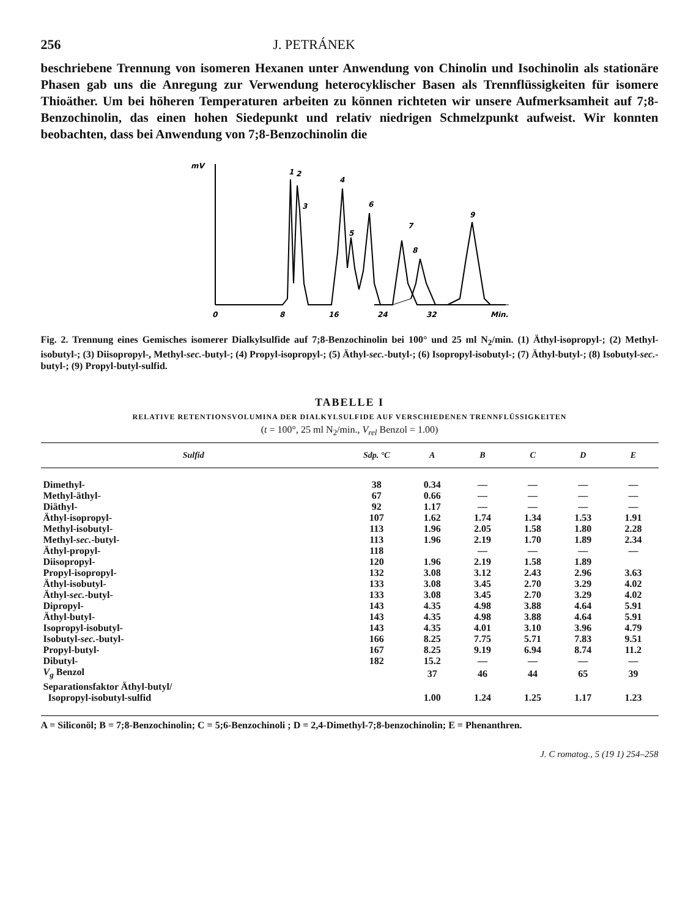256 J. PETRÁNEK
beschriebene Trennung von isomeren Hexanen unter Anwendung von Chinolin und Isochinolin als stationäre Phasen gab uns die Anregung zur Verwendung heterocyklischer Basen als Trennflüssigkeiten für isomere Thioäther. Um bei höheren Temperaturen arbeiten zu können richteten wir unsere Aufmerksamheit auf 7;8-Benzochinolin, das einen hohen Siedepunkt und relativ niedrigen Schmelzpunkt aufweist. Wir konnten beobachten, dass bei Anwendung von 7;8-Benzochinolin die
mV
1
2
3
4
5
6
7
8
9
0
8
16
24
32
Min.
Fig. 2. Trennung eines Gemisches isomerer Dialkylsulfide auf 7;8-Benzochinolin bei 100° und 25 ml N<sub>2</sub>/min. (1) Äthyl-isopropyl-; (2) Methyl-isobutyl-; (3) Diisopropyl-, Methyl-sec.-butyl-; (4) Propyl-isopropyl-; (5) Äthyl-sec.-butyl-; (6) Isopropyl-isobutyl-; (7) Äthyl-butyl-; (8) Isobutyl-sec.-butyl-; (9) Propyl-butyl-sulfid.
TABELLE I
RELATIVE RETENTIONSVOLUMINA DER DIALKYLSULFIDE AUF VERSCHIEDENEN TRENNFLÜSSIGKEITEN
(t = 100°, 25 ml N<sub>2</sub>/min., V<sub>rel</sub> Benzol = 1.00)
| Sulfid | Sdp. °C | A | B | C | D | E |
| --- | --- | --- | --- | --- | --- | --- |
| Dimethyl- | 38 | 0.34 | — | — | — | — |
| Methyl-äthyl- | 67 | 0.66 | — | — | — | — |
| Diäthyl- | 92 | 1.17 | — | — | — | — |
| Äthyl-isopropyl- | 107 | 1.62 | 1.74 | 1.34 | 1.53 | 1.91 |
| Methyl-isobutyl- | 113 | 1.96 | 2.05 | 1.58 | 1.80 | 2.28 |
| Methyl- sec. -butyl- | 113 | 1.96 | 2.19 | 1.70 | 1.89 | 2.34 |
| Äthyl-propyl- | 118 | | — | — | — | — |
| Diisopropyl- | 120 | 1.96 | 2.19 | 1.58 | 1.89 | |
| Propyl-isopropyl- | 132 | 3.08 | 3.12 | 2.43 | 2.96 | 3.63 |
| Äthyl-isobutyl- | 133 | 3.08 | 3.45 | 2.70 | 3.29 | 4.02 |
| Äthyl- sec. -butyl- | 133 | 3.08 | 3.45 | 2.70 | 3.29 | 4.02 |
| Dipropyl- | 143 | 4.35 | 4.98 | 3.88 | 4.64 | 5.91 |
| Äthyl-butyl- | 143 | 4.35 | 4.98 | 3.88 | 4.64 | 5.91 |
| Isopropyl-isobutyl- | 143 | 4.35 | 4.01 | 3.10 | 3.96 | 4.79 |
| Isobutyl- sec. -butyl- | 166 | 8.25 | 7.75 | 5.71 | 7.83 | 9.51 |
| Propyl-butyl- | 167 | 8.25 | 9.19 | 6.94 | 8.74 | 11.2 |
| Dibutyl- | 182 | 15.2 | — | — | — | — |
| V<sub>g</sub> Benzol | | 37 | 46 | 44 | 65 | 39 |
| Separationsfaktor Äthyl-butyl/ Isopropyl-isobutyl-sulfid | | 1.00 | 1.24 | 1.25 | 1.17 | 1.23 |
A = Siliconöl; B = 7;8-Benzochinolin; C = 5;6-Benzochinoli ; D = 2,4-Dimethyl-7;8-benzochinolin; E = Phenanthren.
J. C romatog., 5 (19 1) 254–258